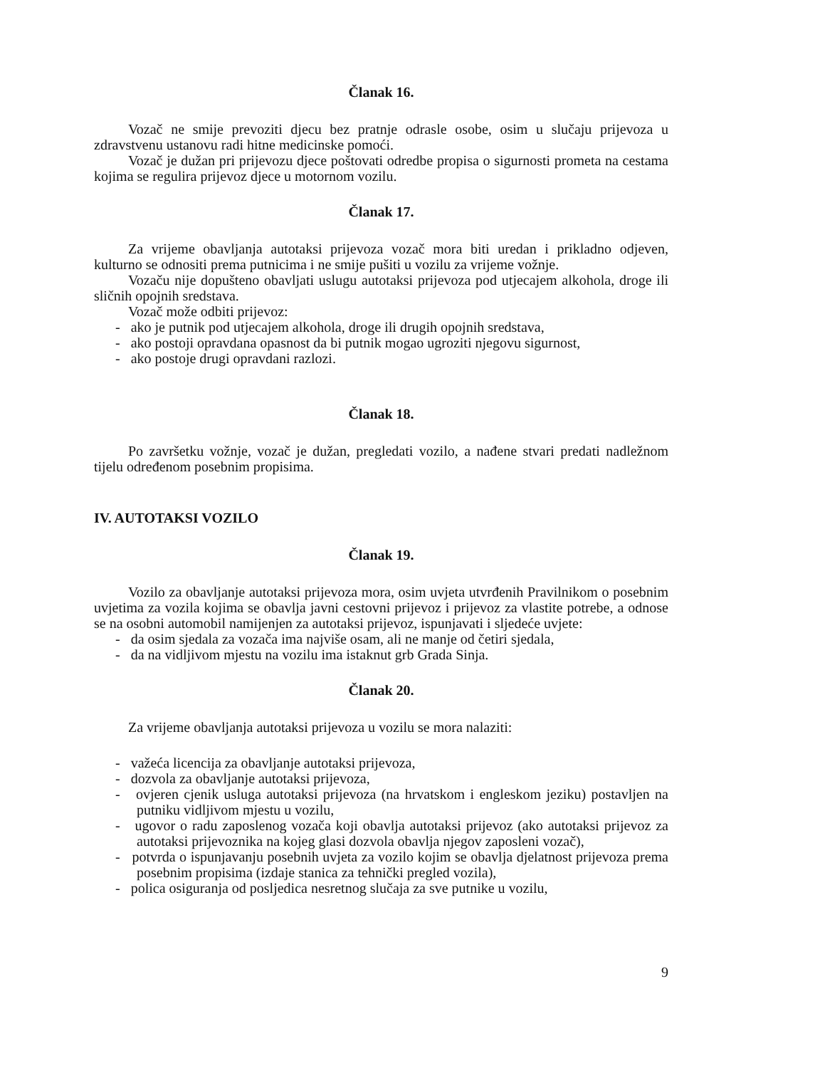Članak 16.
Vozač ne smije prevoziti djecu bez pratnje odrasle osobe, osim u slučaju prijevoza u zdravstvenu ustanovu radi hitne medicinske pomoći.
Vozač je dužan pri prijevozu djece poštovati odredbe propisa o sigurnosti prometa na cestama kojima se regulira prijevoz djece u motornom vozilu.
Članak 17.
Za vrijeme obavljanja autotaksi prijevoza vozač mora biti uredan i prikladno odjeven, kulturno se odnositi prema putnicima i ne smije pušiti u vozilu za vrijeme vožnje.
Vozaču nije dopušteno obavljati uslugu autotaksi prijevoza pod utjecajem alkohola, droge ili sličnih opojnih sredstava.
Vozač može odbiti prijevoz:
- ako je putnik pod utjecajem alkohola, droge ili drugih opojnih sredstava,
- ako postoji opravdana opasnost da bi putnik mogao ugroziti njegovu sigurnost,
- ako postoje drugi opravdani razlozi.
Članak 18.
Po završetku vožnje, vozač je dužan, pregledati vozilo, a nađene stvari predati nadležnom tijelu određenom posebnim propisima.
IV. AUTOTAKSI VOZILO
Članak 19.
Vozilo za obavljanje autotaksi prijevoza mora, osim uvjeta utvrđenih Pravilnikom o posebnim uvjetima za vozila kojima se obavlja javni cestovni prijevoz i prijevoz za vlastite potrebe, a odnose se na osobni automobil namijenjen za autotaksi prijevoz, ispunjavati i sljedeće uvjete:
- da osim sjedala za vozača ima najviše osam, ali ne manje od četiri sjedala,
- da na vidljivom mjestu na vozilu ima istaknut grb Grada Sinja.
Članak 20.
Za vrijeme obavljanja autotaksi prijevoza u vozilu se mora nalaziti:
- važeća licencija za obavljanje autotaksi prijevoza,
- dozvola za obavljanje autotaksi prijevoza,
- ovjeren cjenik usluga autotaksi prijevoza (na hrvatskom i engleskom jeziku) postavljen na putniku vidljivom mjestu u vozilu,
- ugovor o radu zaposlenog vozača koji obavlja autotaksi prijevoz (ako autotaksi prijevoz za autotaksi prijevoznika na kojeg glasi dozvola obavlja njegov zaposleni vozač),
- potvrda o ispunjavanju posebnih uvjeta za vozilo kojim se obavlja djelatnost prijevoza prema posebnim propisima (izdaje stanica za tehnički pregled vozila),
- polica osiguranja od posljedica nesretnog slučaja za sve putnike u vozilu,
9